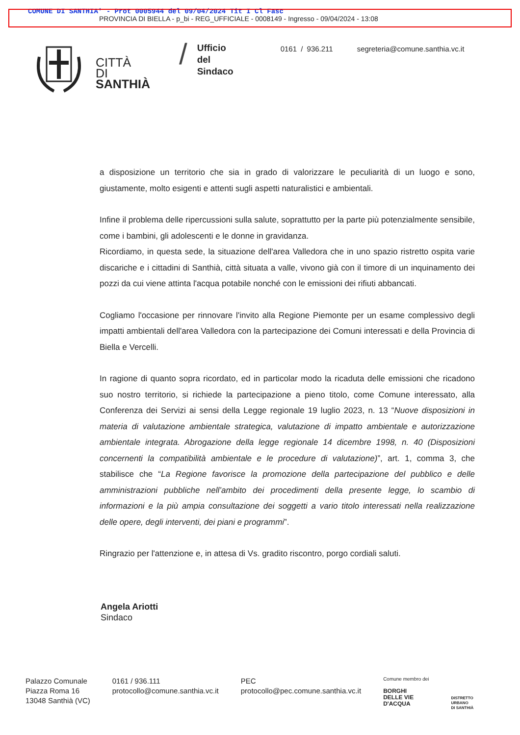COMUNE DI SANTHIA' - Prot 0005944 del 09/04/2024 Tit I Cl Fasc
PROVINCIA DI BIELLA - p_bi - REG_UFFICIALE - 0008149 - Ingresso - 09/04/2024 - 13:08
CITTÀ
DI
SANTHIÀ
/
Ufficio
del
Sindaco
0161 / 936.211 segreteria@comune.santhia.vc.it
a disposizione un territorio che sia in grado di valorizzare le peculiarità di un luogo e sono, giustamente, molto esigenti e attenti sugli aspetti naturalistici e ambientali.
Infine il problema delle ripercussioni sulla salute, soprattutto per la parte più potenzialmente sensibile, come i bambini, gli adolescenti e le donne in gravidanza.
Ricordiamo, in questa sede, la situazione dell'area Valledora che in uno spazio ristretto ospita varie discariche e i cittadini di Santhià, città situata a valle, vivono già con il timore di un inquinamento dei pozzi da cui viene attinta l'acqua potabile nonché con le emissioni dei rifiuti abbancati.
Cogliamo l'occasione per rinnovare l'invito alla Regione Piemonte per un esame complessivo degli impatti ambientali dell'area Valledora con la partecipazione dei Comuni interessati e della Provincia di Biella e Vercelli.
In ragione di quanto sopra ricordato, ed in particolar modo la ricaduta delle emissioni che ricadono suo nostro territorio, si richiede la partecipazione a pieno titolo, come Comune interessato, alla Conferenza dei Servizi ai sensi della Legge regionale 19 luglio 2023, n. 13 “Nuove disposizioni in materia di valutazione ambientale strategica, valutazione di impatto ambientale e autorizzazione ambientale integrata. Abrogazione della legge regionale 14 dicembre 1998, n. 40 (Disposizioni concernenti la compatibilità ambientale e le procedure di valutazione)”, art. 1, comma 3, che stabilisce che “La Regione favorisce la promozione della partecipazione del pubblico e delle amministrazioni pubbliche nell’ambito dei procedimenti della presente legge, lo scambio di informazioni e la più ampia consultazione dei soggetti a vario titolo interessati nella realizzazione delle opere, degli interventi, dei piani e programmi”.
Ringrazio per l'attenzione e, in attesa di Vs. gradito riscontro, porgo cordiali saluti.
Angela Ariotti
Sindaco
Palazzo Comunale
Piazza Roma 16
13048 Santhià (VC)
0161 / 936.111
protocollo@comune.santhia.vc.it
PEC
protocollo@pec.comune.santhia.vc.it
Comune membro dei
BORGHI
DELLE VIE
D'ACQUA
DISTRETTO
URBANO
DI SANTHIÀ